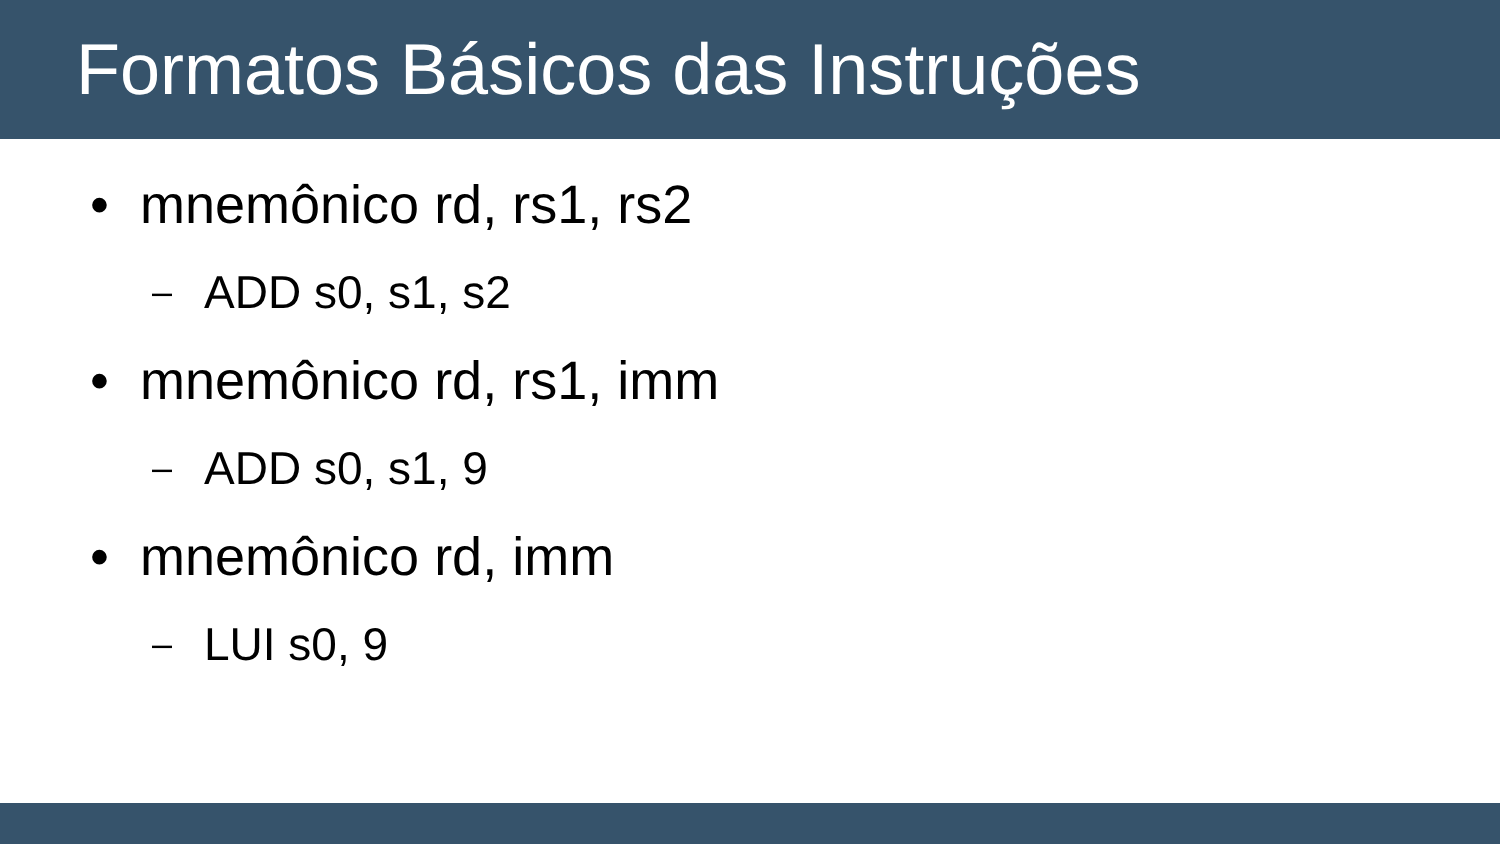Formatos Básicos das Instruções
• mnemônico rd, rs1, rs2
– ADD s0, s1, s2
• mnemônico rd, rs1, imm
– ADD s0, s1, 9
• mnemônico rd, imm
– LUI s0, 9